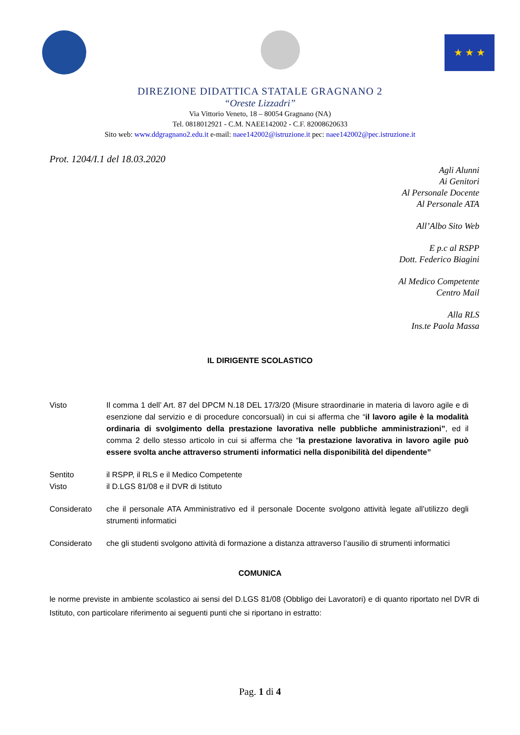★ ★ ★
DIREZIONE DIDATTICA STATALE GRAGNANO 2
“Oreste Lizzadri”
Via Vittorio Veneto, 18 – 80054 Gragnano (NA)
Tel. 0818012921 - C.M. NAEE142002 - C.F. 82008620633
Sito web: www.ddgragnano2.edu.it e-mail: naee142002@istruzione.it pec: naee142002@pec.istruzione.it
Prot. 1204/I.1 del 18.03.2020
Agli Alunni
Ai Genitori
Al Personale Docente
Al Personale ATA
All’Albo Sito Web
E p.c al RSPP
Dott. Federico Biagini
Al Medico Competente
Centro Mail
Alla RLS
Ins.te Paola Massa
IL DIRIGENTE SCOLASTICO
Visto Il comma 1 dell’ Art. 87 del DPCM N.18 DEL 17/3/20 (Misure straordinarie in materia di lavoro agile e di esenzione dal servizio e di procedure concorsuali) in cui si afferma che “il lavoro agile è la modalità ordinaria di svolgimento della prestazione lavorativa nelle pubbliche amministrazioni”, ed il comma 2 dello stesso articolo in cui si afferma che “la prestazione lavorativa in lavoro agile può essere svolta anche attraverso strumenti informatici nella disponibilità del dipendente”
Sentito il RSPP, il RLS e il Medico Competente
Visto il D.LGS 81/08 e il DVR di Istituto
Considerato che il personale ATA Amministrativo ed il personale Docente svolgono attività legate all’utilizzo degli strumenti informatici
Considerato che gli studenti svolgono attività di formazione a distanza attraverso l’ausilio di strumenti informatici
COMUNICA
le norme previste in ambiente scolastico ai sensi del D.LGS 81/08 (Obbligo dei Lavoratori) e di quanto riportato nel DVR di Istituto, con particolare riferimento ai seguenti punti che si riportano in estratto:
Pag. 1 di 4